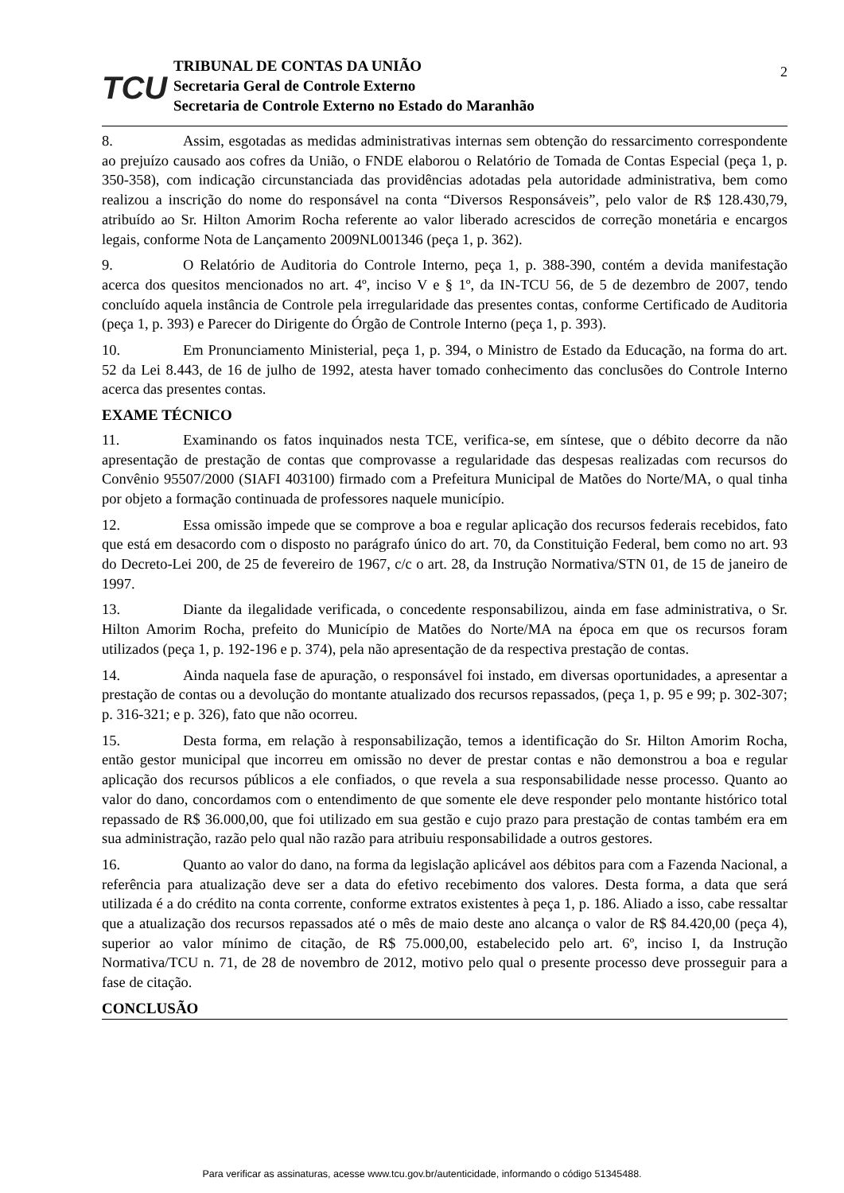TCU
TRIBUNAL DE CONTAS DA UNIÃO
Secretaria Geral de Controle Externo
Secretaria de Controle Externo no Estado do Maranhão
2
8. Assim, esgotadas as medidas administrativas internas sem obtenção do ressarcimento correspondente ao prejuízo causado aos cofres da União, o FNDE elaborou o Relatório de Tomada de Contas Especial (peça 1, p. 350-358), com indicação circunstanciada das providências adotadas pela autoridade administrativa, bem como realizou a inscrição do nome do responsável na conta “Diversos Responsáveis”, pelo valor de R$ 128.430,79, atribuído ao Sr. Hilton Amorim Rocha referente ao valor liberado acrescidos de correção monetária e encargos legais, conforme Nota de Lançamento 2009NL001346 (peça 1, p. 362).
9. O Relatório de Auditoria do Controle Interno, peça 1, p. 388-390, contém a devida manifestação acerca dos quesitos mencionados no art. 4º, inciso V e § 1º, da IN-TCU 56, de 5 de dezembro de 2007, tendo concluído aquela instância de Controle pela irregularidade das presentes contas, conforme Certificado de Auditoria (peça 1, p. 393) e Parecer do Dirigente do Órgão de Controle Interno (peça 1, p. 393).
10. Em Pronunciamento Ministerial, peça 1, p. 394, o Ministro de Estado da Educação, na forma do art. 52 da Lei 8.443, de 16 de julho de 1992, atesta haver tomado conhecimento das conclusões do Controle Interno acerca das presentes contas.
EXAME TÉCNICO
11. Examinando os fatos inquinados nesta TCE, verifica-se, em síntese, que o débito decorre da não apresentação de prestação de contas que comprovasse a regularidade das despesas realizadas com recursos do Convênio 95507/2000 (SIAFI 403100) firmado com a Prefeitura Municipal de Matões do Norte/MA, o qual tinha por objeto a formação continuada de professores naquele município.
12. Essa omissão impede que se comprove a boa e regular aplicação dos recursos federais recebidos, fato que está em desacordo com o disposto no parágrafo único do art. 70, da Constituição Federal, bem como no art. 93 do Decreto-Lei 200, de 25 de fevereiro de 1967, c/c o art. 28, da Instrução Normativa/STN 01, de 15 de janeiro de 1997.
13. Diante da ilegalidade verificada, o concedente responsabilizou, ainda em fase administrativa, o Sr. Hilton Amorim Rocha, prefeito do Município de Matões do Norte/MA na época em que os recursos foram utilizados (peça 1, p. 192-196 e p. 374), pela não apresentação de da respectiva prestação de contas.
14. Ainda naquela fase de apuração, o responsável foi instado, em diversas oportunidades, a apresentar a prestação de contas ou a devolução do montante atualizado dos recursos repassados, (peça 1, p. 95 e 99; p. 302-307; p. 316-321; e p. 326), fato que não ocorreu.
15. Desta forma, em relação à responsabilização, temos a identificação do Sr. Hilton Amorim Rocha, então gestor municipal que incorreu em omissão no dever de prestar contas e não demonstrou a boa e regular aplicação dos recursos públicos a ele confiados, o que revela a sua responsabilidade nesse processo. Quanto ao valor do dano, concordamos com o entendimento de que somente ele deve responder pelo montante histórico total repassado de R$ 36.000,00, que foi utilizado em sua gestão e cujo prazo para prestação de contas também era em sua administração, razão pelo qual não razão para atribuiu responsabilidade a outros gestores.
16. Quanto ao valor do dano, na forma da legislação aplicável aos débitos para com a Fazenda Nacional, a referência para atualização deve ser a data do efetivo recebimento dos valores. Desta forma, a data que será utilizada é a do crédito na conta corrente, conforme extratos existentes à peça 1, p. 186. Aliado a isso, cabe ressaltar que a atualização dos recursos repassados até o mês de maio deste ano alcança o valor de R$ 84.420,00 (peça 4), superior ao valor mínimo de citação, de R$ 75.000,00, estabelecido pelo art. 6º, inciso I, da Instrução Normativa/TCU n. 71, de 28 de novembro de 2012, motivo pelo qual o presente processo deve prosseguir para a fase de citação.
CONCLUSÃO
Para verificar as assinaturas, acesse www.tcu.gov.br/autenticidade, informando o código 51345488.